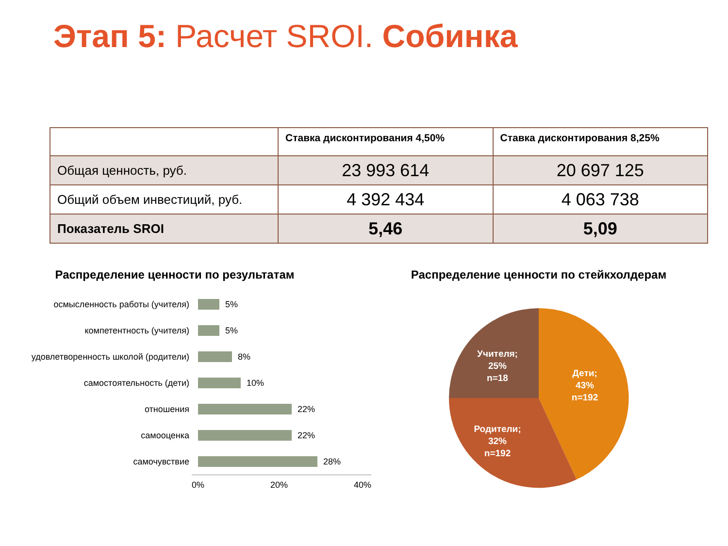Этап 5: Расчет SROI. Собинка
| | Ставка дисконтирования 4,50% | Ставка дисконтирования 8,25% |
| --- | --- | --- |
| Общая ценность, руб. | 23 993 614 | 20 697 125 |
| Общий объем инвестиций, руб. | 4 392 434 | 4 063 738 |
| Показатель SROI | 5,46 | 5,09 |
Распределение ценности по результатам
осмысленность работы (учителя)
5%
компетентность (учителя)
5%
удовлетворенность школой (родители)
8%
самостоятельность (дети)
10%
отношения
22%
самооценка
22%
самочувствие
28%
0% 20% 40%
Распределение ценности по стейкхолдерам
Дети;
43%
n=192
Родители;
32%
n=192
Учителя;
25%
n=18